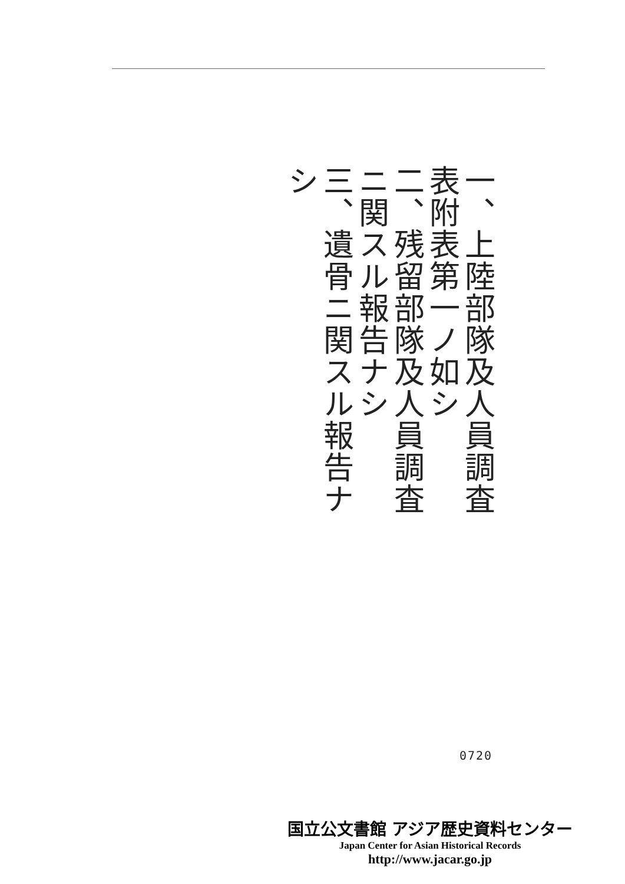一、上陸部隊及人員調査表附表第一ノ如シ
二、残留部隊及人員調査ニ関スル報告ナシ
三、遺骨ニ関スル報告ナシ
0720
国立公文書館 アジア歴史資料センター
Japan Center for Asian Historical Records
http://www.jacar.go.jp